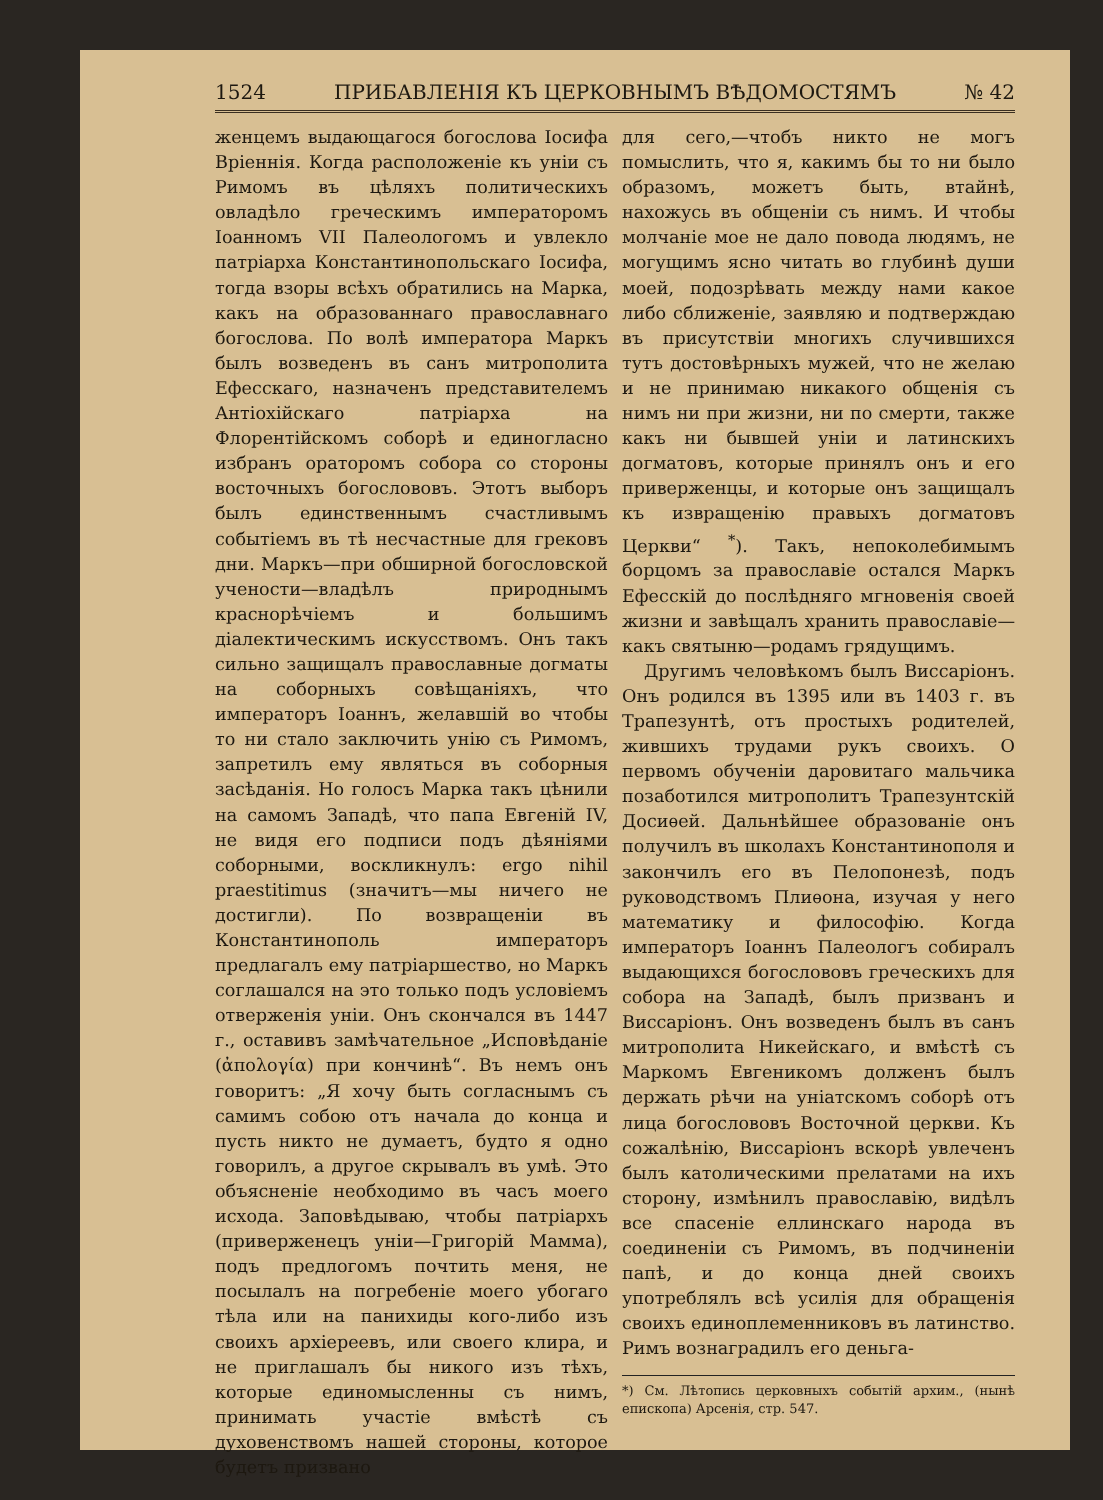1524 ПРИБАВЛЕНІЯ КЪ ЦЕРКОВНЫМЪ ВѢДОМОСТЯМЪ № 42
женцемъ выдающагося богослова Іосифа Вріеннія. Когда расположеніе къ уніи съ Римомъ въ цѣляхъ политическихъ овладѣло греческимъ императоромъ Іоанномъ VII Палеологомъ и увлекло патріарха Константинопольскаго Іосифа, тогда взоры всѣхъ обратились на Марка, какъ на образованнаго православнаго богослова. По волѣ императора Маркъ былъ возведенъ въ санъ митрополита Ефесскаго, назначенъ представителемъ Антіохійскаго патріарха на Флорентійскомъ соборѣ и единогласно избранъ ораторомъ собора со стороны восточныхъ богослововъ. Этотъ выборъ былъ единственнымъ счастливымъ событіемъ въ тѣ несчастные для грековъ дни. Маркъ—при обширной богословской учености—владѣлъ природнымъ краснорѣчіемъ и большимъ діалектическимъ искусствомъ. Онъ такъ сильно защищалъ православные догматы на соборныхъ совѣщаніяхъ, что императоръ Іоаннъ, желавшій во чтобы то ни стало заключить унію съ Римомъ, запретилъ ему являться въ соборныя засѣданія. Но голосъ Марка такъ цѣнили на самомъ Западѣ, что папа Евгеній IV, не видя его подписи подъ дѣяніями соборными, воскликнулъ: ergo nihil praestitimus (значитъ—мы ничего не достигли). По возвращеніи въ Константинополь императоръ предлагалъ ему патріаршество, но Маркъ соглашался на это только подъ условіемъ отверженія уніи. Онъ скончался въ 1447 г., оставивъ замѣчательное „Исповѣданіе (ἀπολογία) при кончинѣ“. Въ немъ онъ говоритъ: „Я хочу быть согласнымъ съ самимъ собою отъ начала до конца и пусть никто не думаетъ, будто я одно говорилъ, а другое скрывалъ въ умѣ. Это объясненіе необходимо въ часъ моего исхода. Заповѣдываю, чтобы патріархъ (приверженецъ уніи—Григорій Мамма), подъ предлогомъ почтить меня, не посылалъ на погребеніе моего убогаго тѣла или на панихиды кого-либо изъ своихъ архіереевъ, или своего клира, и не приглашалъ бы никого изъ тѣхъ, которые единомысленны съ нимъ, принимать участіе вмѣстѣ съ духовенствомъ нашей стороны, которое будетъ призвано
для сего,—чтобъ никто не могъ помыслить, что я, какимъ бы то ни было образомъ, можетъ быть, втайнѣ, нахожусь въ общеніи съ нимъ. И чтобы молчаніе мое не дало повода людямъ, не могущимъ ясно читать во глубинѣ души моей, подозрѣвать между нами какое либо сближеніе, заявляю и подтверждаю въ присутствіи многихъ случившихся тутъ достовѣрныхъ мужей, что не желаю и не принимаю никакого общенія съ нимъ ни при жизни, ни по смерти, также какъ ни бывшей уніи и латинскихъ догматовъ, которые принялъ онъ и его приверженцы, и которые онъ защищалъ къ извращенію правыхъ догматовъ Церкви“ <sup>*</sup>). Такъ, непоколебимымъ борцомъ за православіе остался Маркъ Ефесскій до послѣдняго мгновенія своей жизни и завѣщалъ хранить православіе—какъ святыню—родамъ грядущимъ.
Другимъ человѣкомъ былъ Виссаріонъ. Онъ родился въ 1395 или въ 1403 г. въ Трапезунтѣ, отъ простыхъ родителей, жившихъ трудами рукъ своихъ. О первомъ обученіи даровитаго мальчика позаботился митрополитъ Трапезунтскій Досиѳей. Дальнѣйшее образованіе онъ получилъ въ школахъ Константинополя и закончилъ его въ Пелопонезѣ, подъ руководствомъ Плиѳона, изучая у него математику и философію. Когда императоръ Іоаннъ Палеологъ собиралъ выдающихся богослововъ греческихъ для собора на Западѣ, былъ призванъ и Виссаріонъ. Онъ возведенъ былъ въ санъ митрополита Никейскаго, и вмѣстѣ съ Маркомъ Евгеникомъ долженъ былъ держать рѣчи на уніатскомъ соборѣ отъ лица богослововъ Восточной церкви. Къ сожалѣнію, Виссаріонъ вскорѣ увлеченъ былъ католическими прелатами на ихъ сторону, измѣнилъ православію, видѣлъ все спасеніе еллинскаго народа въ соединеніи съ Римомъ, въ подчиненіи папѣ, и до конца дней своихъ употреблялъ всѣ усилія для обращенія своихъ единоплеменниковъ въ латинство. Римъ вознаградилъ его деньга-
*) См. Лѣтопись церковныхъ событій архим., (нынѣ епископа) Арсенія, стр. 547.